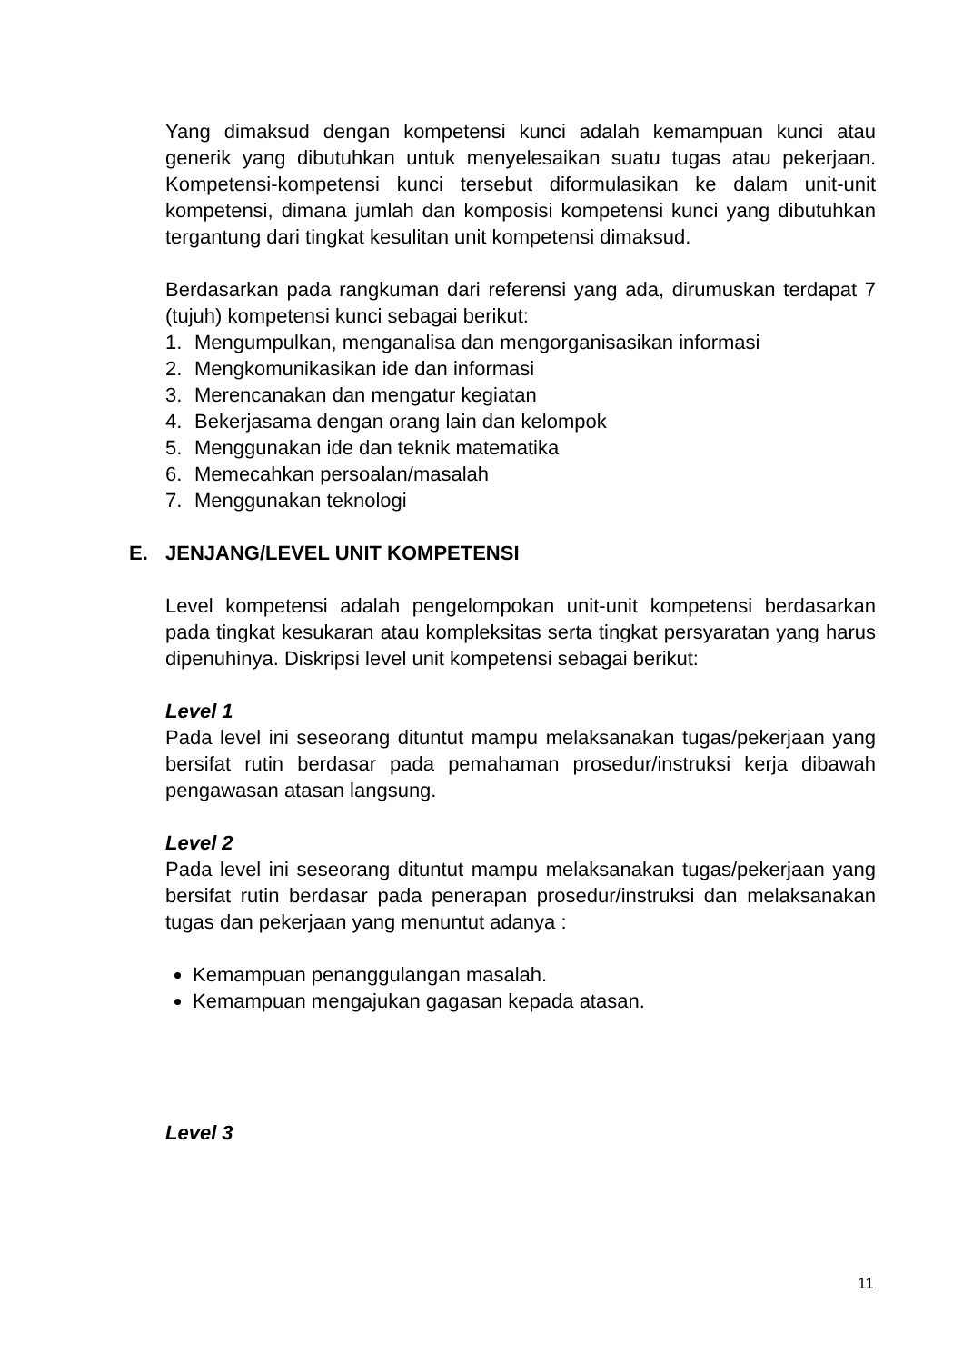Yang dimaksud dengan kompetensi kunci adalah kemampuan kunci atau generik yang dibutuhkan untuk menyelesaikan suatu tugas atau pekerjaan. Kompetensi-kompetensi kunci tersebut diformulasikan ke dalam unit-unit kompetensi, dimana jumlah dan komposisi kompetensi kunci yang dibutuhkan tergantung dari tingkat kesulitan unit kompetensi dimaksud.
Berdasarkan pada rangkuman dari referensi yang ada, dirumuskan terdapat 7 (tujuh) kompetensi kunci sebagai berikut:
1. Mengumpulkan, menganalisa dan mengorganisasikan informasi
2. Mengkomunikasikan ide dan informasi
3. Merencanakan dan mengatur kegiatan
4. Bekerjasama dengan orang lain dan kelompok
5. Menggunakan ide dan teknik matematika
6. Memecahkan persoalan/masalah
7. Menggunakan teknologi
E. JENJANG/LEVEL UNIT KOMPETENSI
Level kompetensi adalah pengelompokan unit-unit kompetensi berdasarkan pada tingkat kesukaran atau kompleksitas serta tingkat persyaratan yang harus dipenuhinya. Diskripsi level unit kompetensi sebagai berikut:
Level 1
Pada level ini seseorang dituntut mampu melaksanakan tugas/pekerjaan yang bersifat rutin berdasar pada pemahaman prosedur/instruksi kerja dibawah pengawasan atasan langsung.
Level 2
Pada level ini seseorang dituntut mampu melaksanakan tugas/pekerjaan yang bersifat rutin berdasar pada penerapan prosedur/instruksi dan melaksanakan tugas dan pekerjaan yang menuntut adanya :
Kemampuan penanggulangan masalah.
Kemampuan mengajukan gagasan kepada atasan.
Level 3
11